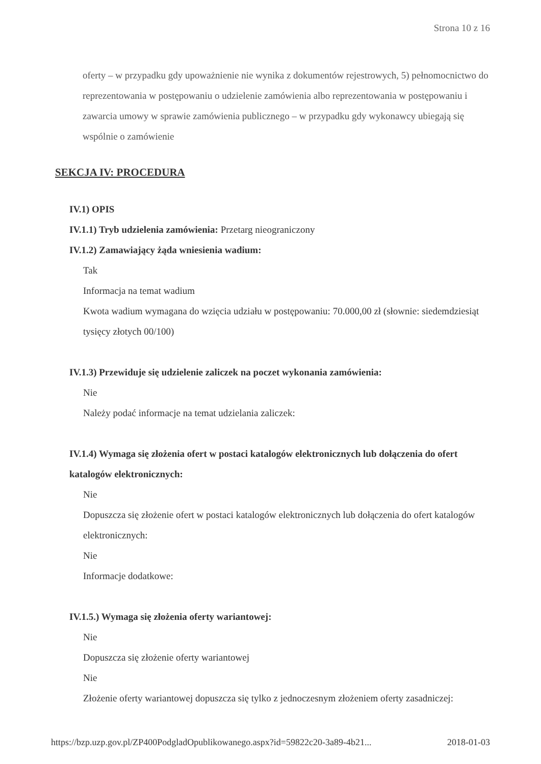Strona 10 z 16
oferty – w przypadku gdy upoważnienie nie wynika z dokumentów rejestrowych, 5) pełnomocnictwo do reprezentowania w postępowaniu o udzielenie zamówienia albo reprezentowania w postępowaniu i zawarcia umowy w sprawie zamówienia publicznego – w przypadku gdy wykonawcy ubiegają się wspólnie o zamówienie
SEKCJA IV: PROCEDURA
IV.1) OPIS
IV.1.1) Tryb udzielenia zamówienia: Przetarg nieograniczony
IV.1.2) Zamawiający żąda wniesienia wadium:
Tak
Informacja na temat wadium
Kwota wadium wymagana do wzięcia udziału w postępowaniu: 70.000,00 zł (słownie: siedemdziesiąt tysięcy złotych 00/100)
IV.1.3) Przewiduje się udzielenie zaliczek na poczet wykonania zamówienia:
Nie
Należy podać informacje na temat udzielania zaliczek:
IV.1.4) Wymaga się złożenia ofert w postaci katalogów elektronicznych lub dołączenia do ofert katalogów elektronicznych:
Nie
Dopuszcza się złożenie ofert w postaci katalogów elektronicznych lub dołączenia do ofert katalogów elektronicznych:
Nie
Informacje dodatkowe:
IV.1.5.) Wymaga się złożenia oferty wariantowej:
Nie
Dopuszcza się złożenie oferty wariantowej
Nie
Złożenie oferty wariantowej dopuszcza się tylko z jednoczesnym złożeniem oferty zasadniczej:
https://bzp.uzp.gov.pl/ZP400PodgladOpublikowanego.aspx?id=59822c20-3a89-4b21... 2018-01-03